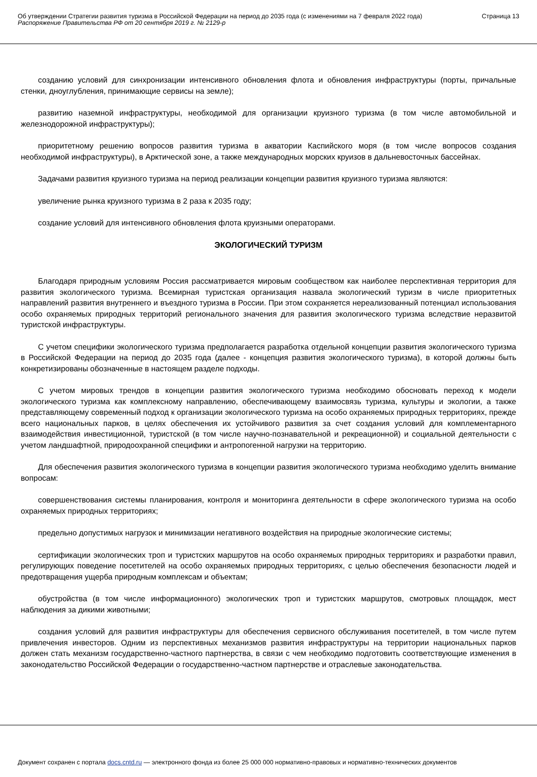Об утверждении Стратегии развития туризма в Российской Федерации на период до 2035 года (с изменениями на 7 февраля 2022 года)
Распоряжение Правительства РФ от 20 сентября 2019 г. № 2129-р
Страница 13
созданию условий для синхронизации интенсивного обновления флота и обновления инфраструктуры (порты, причальные стенки, дноуглубления, принимающие сервисы на земле);
развитию наземной инфраструктуры, необходимой для организации круизного туризма (в том числе автомобильной и железнодорожной инфраструктуры);
приоритетному решению вопросов развития туризма в акватории Каспийского моря (в том числе вопросов создания необходимой инфраструктуры), в Арктической зоне, а также международных морских круизов в дальневосточных бассейнах.
Задачами развития круизного туризма на период реализации концепции развития круизного туризма являются:
увеличение рынка круизного туризма в 2 раза к 2035 году;
создание условий для интенсивного обновления флота круизными операторами.
ЭКОЛОГИЧЕСКИЙ ТУРИЗМ
Благодаря природным условиям Россия рассматривается мировым сообществом как наиболее перспективная территория для развития экологического туризма. Всемирная туристская организация назвала экологический туризм в числе приоритетных направлений развития внутреннего и въездного туризма в России. При этом сохраняется нереализованный потенциал использования особо охраняемых природных территорий регионального значения для развития экологического туризма вследствие неразвитой туристской инфраструктуры.
С учетом специфики экологического туризма предполагается разработка отдельной концепции развития экологического туризма в Российской Федерации на период до 2035 года (далее - концепция развития экологического туризма), в которой должны быть конкретизированы обозначенные в настоящем разделе подходы.
С учетом мировых трендов в концепции развития экологического туризма необходимо обосновать переход к модели экологического туризма как комплексному направлению, обеспечивающему взаимосвязь туризма, культуры и экологии, а также представляющему современный подход к организации экологического туризма на особо охраняемых природных территориях, прежде всего национальных парков, в целях обеспечения их устойчивого развития за счет создания условий для комплементарного взаимодействия инвестиционной, туристской (в том числе научно-познавательной и рекреационной) и социальной деятельности с учетом ландшафтной, природоохранной специфики и антропогенной нагрузки на территорию.
Для обеспечения развития экологического туризма в концепции развития экологического туризма необходимо уделить внимание вопросам:
совершенствования системы планирования, контроля и мониторинга деятельности в сфере экологического туризма на особо охраняемых природных территориях;
предельно допустимых нагрузок и минимизации негативного воздействия на природные экологические системы;
сертификации экологических троп и туристских маршрутов на особо охраняемых природных территориях и разработки правил, регулирующих поведение посетителей на особо охраняемых природных территориях, с целью обеспечения безопасности людей и предотвращения ущерба природным комплексам и объектам;
обустройства (в том числе информационного) экологических троп и туристских маршрутов, смотровых площадок, мест наблюдения за дикими животными;
создания условий для развития инфраструктуры для обеспечения сервисного обслуживания посетителей, в том числе путем привлечения инвесторов. Одним из перспективных механизмов развития инфраструктуры на территории национальных парков должен стать механизм государственно-частного партнерства, в связи с чем необходимо подготовить соответствующие изменения в законодательство Российской Федерации о государственно-частном партнерстве и отраслевые законодательства.
Документ сохранен с портала docs.cntd.ru — электронного фонда из более 25 000 000 нормативно-правовых и нормативно-технических документов